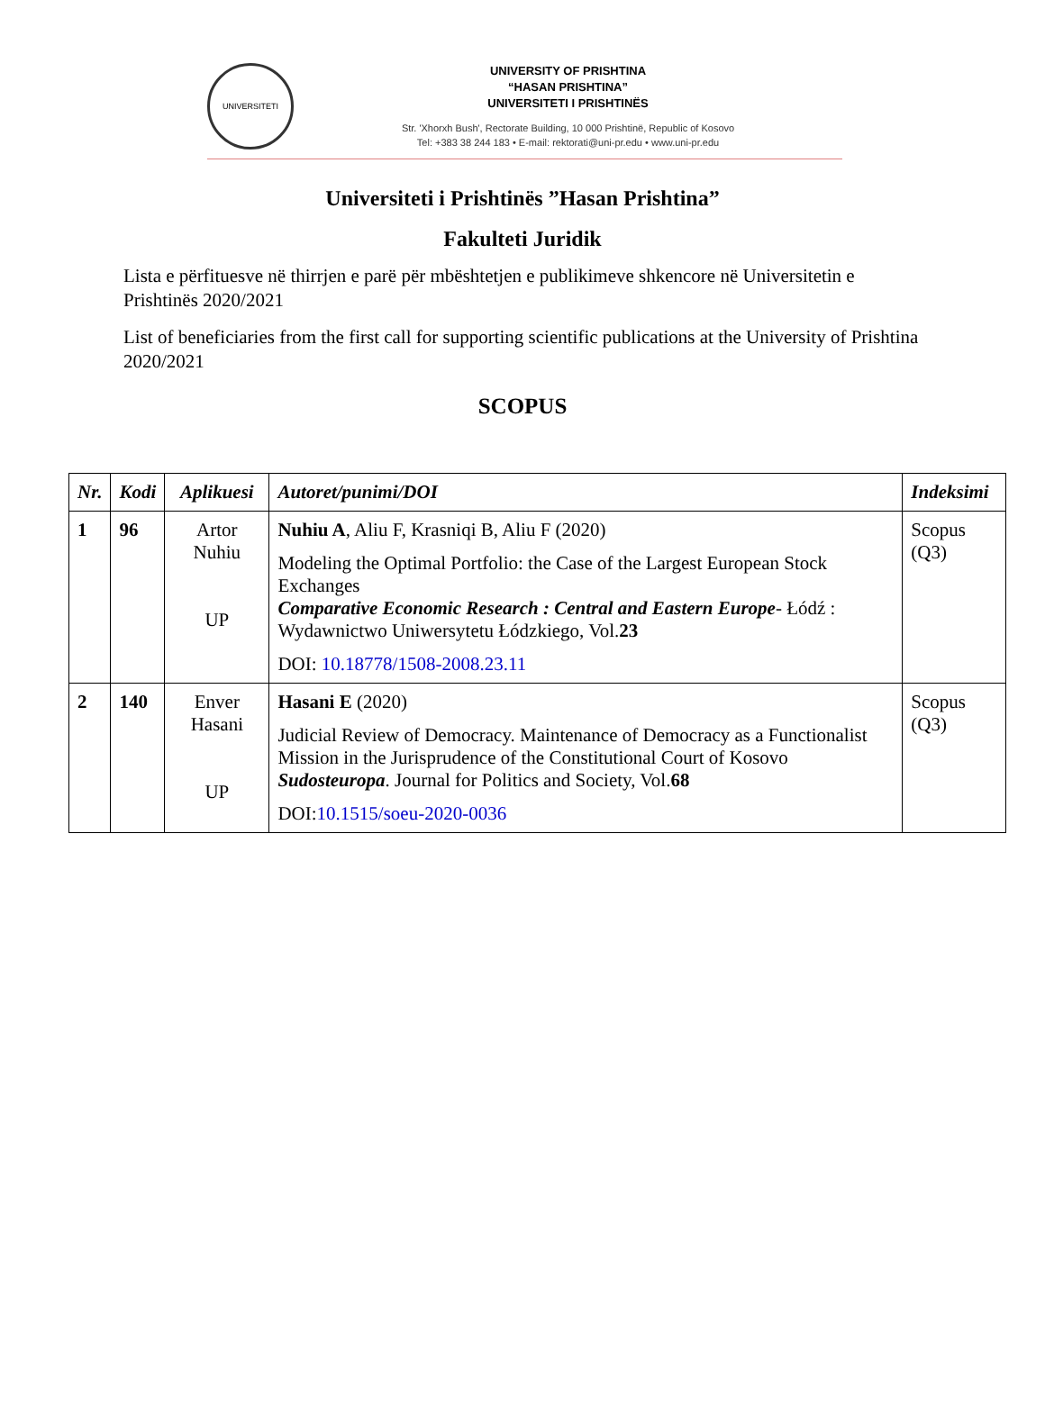UNIVERSITETI
UNIVERSITY OF PRISHTINA
“HASAN PRISHTINA”
UNIVERSITETI I PRISHTINËS
Str. 'Xhorxh Bush', Rectorate Building, 10 000 Prishtinë, Republic of Kosovo
Tel: +383 38 244 183 • E-mail: rektorati@uni-pr.edu • www.uni-pr.edu
Universiteti i Prishtinës ”Hasan Prishtina”
Fakulteti Juridik
Lista e përfituesve në thirrjen e parë për mbështetjen e publikimeve shkencore në Universitetin e Prishtinës 2020/2021
List of beneficiaries from the first call for supporting scientific publications at the University of Prishtina 2020/2021
SCOPUS
| Nr. | Kodi | Aplikuesi | Autoret/punimi/DOI | Indeksimi |
| --- | --- | --- | --- | --- |
| 1 | 96 | Artor Nuhiu UP | Nuhiu A , Aliu F, Krasniqi B, Aliu F (2020) Modeling the Optimal Portfolio: the Case of the Largest European Stock Exchanges Comparative Economic Research : Central and Eastern Europe - Łódź : Wydawnictwo Uniwersytetu Łódzkiego, Vol. 23 DOI: 10.18778/1508-2008.23.11 | Scopus (Q3) |
| 2 | 140 | Enver Hasani UP | Hasani E (2020) Judicial Review of Democracy. Maintenance of Democracy as a Functionalist Mission in the Jurisprudence of the Constitutional Court of Kosovo Sudosteuropa . Journal for Politics and Society, Vol. 68 DOI: 10.1515/soeu-2020-0036 | Scopus (Q3) |